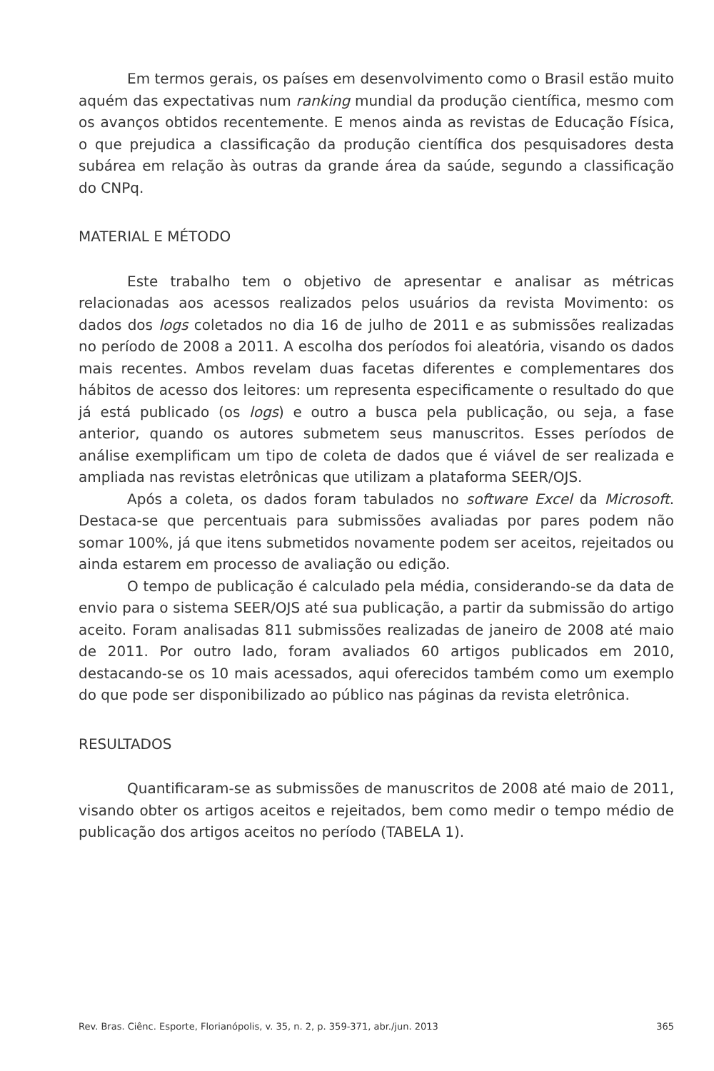Em termos gerais, os países em desenvolvimento como o Brasil estão muito aquém das expectativas num ranking mundial da produção científica, mesmo com os avanços obtidos recentemente. E menos ainda as revistas de Educação Física, o que prejudica a classificação da produção científica dos pesquisadores desta subárea em relação às outras da grande área da saúde, segundo a classificação do CNPq.
MATERIAL E MÉTODO
Este trabalho tem o objetivo de apresentar e analisar as métricas relacionadas aos acessos realizados pelos usuários da revista Movimento: os dados dos logs coletados no dia 16 de julho de 2011 e as submissões realizadas no período de 2008 a 2011. A escolha dos períodos foi aleatória, visando os dados mais recentes. Ambos revelam duas facetas diferentes e complementares dos hábitos de acesso dos leitores: um representa especificamente o resultado do que já está publicado (os logs) e outro a busca pela publicação, ou seja, a fase anterior, quando os autores submetem seus manuscritos. Esses períodos de análise exemplificam um tipo de coleta de dados que é viável de ser realizada e ampliada nas revistas eletrônicas que utilizam a plataforma SEER/OJS.
Após a coleta, os dados foram tabulados no software Excel da Microsoft. Destaca-se que percentuais para submissões avaliadas por pares podem não somar 100%, já que itens submetidos novamente podem ser aceitos, rejeitados ou ainda estarem em processo de avaliação ou edição.
O tempo de publicação é calculado pela média, considerando-se da data de envio para o sistema SEER/OJS até sua publicação, a partir da submissão do artigo aceito. Foram analisadas 811 submissões realizadas de janeiro de 2008 até maio de 2011. Por outro lado, foram avaliados 60 artigos publicados em 2010, destacando-se os 10 mais acessados, aqui oferecidos também como um exemplo do que pode ser disponibilizado ao público nas páginas da revista eletrônica.
RESULTADOS
Quantificaram-se as submissões de manuscritos de 2008 até maio de 2011, visando obter os artigos aceitos e rejeitados, bem como medir o tempo médio de publicação dos artigos aceitos no período (TABELA 1).
Rev. Bras. Ciênc. Esporte, Florianópolis, v. 35, n. 2, p. 359-371, abr./jun. 2013 365